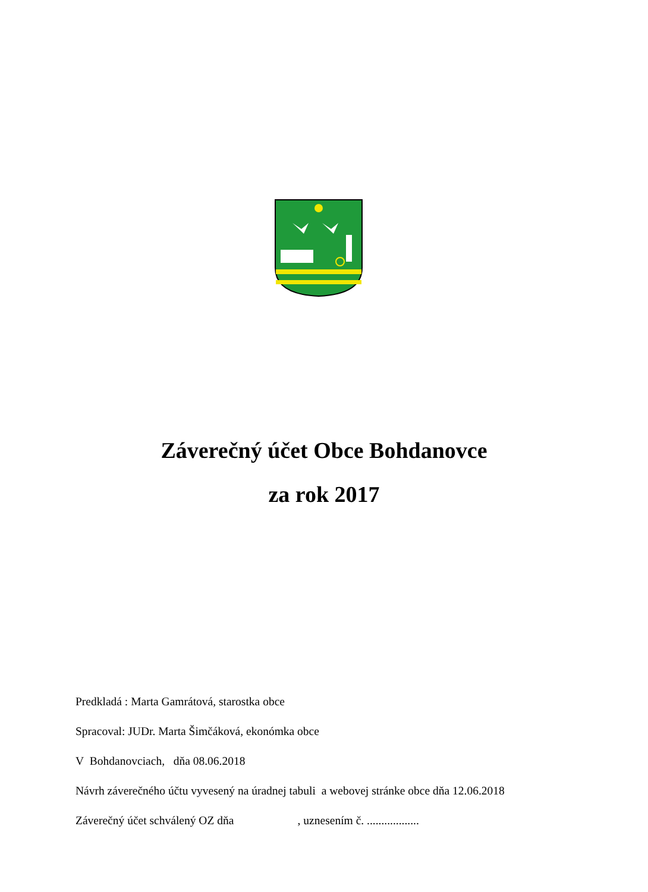Záverečný účet Obce Bohdanovce
za rok 2017
Predkladá : Marta Gamrátová, starostka obce
Spracoval: JUDr. Marta Šimčáková, ekonómka obce
V Bohdanovciach, dňa 08.06.2018
Návrh záverečného účtu vyvesený na úradnej tabuli a webovej stránke obce dňa 12.06.2018
Záverečný účet schválený OZ dňa , uznesením č. ..................